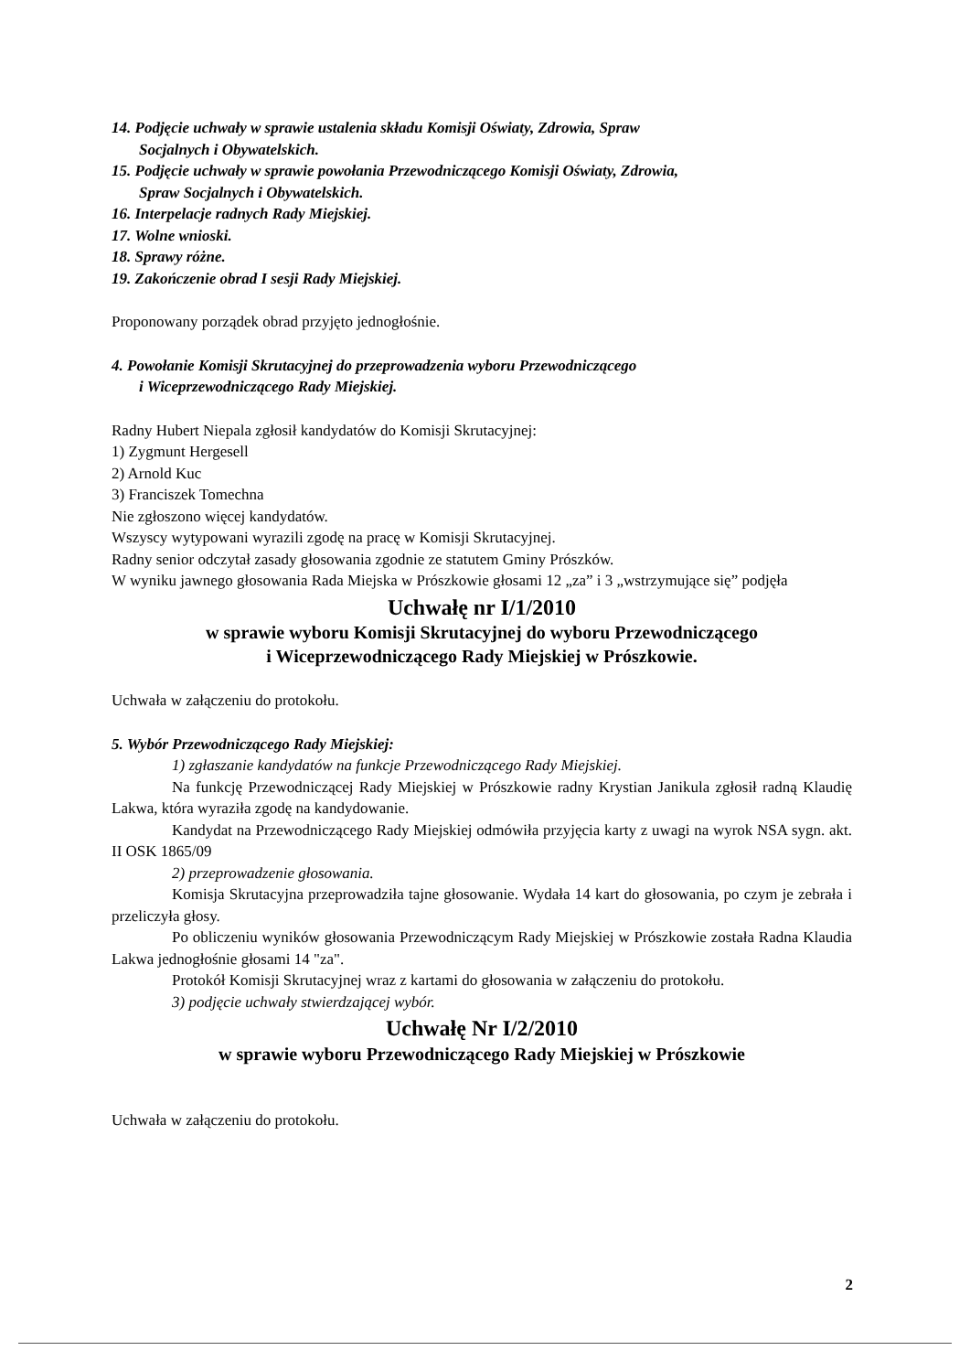14. Podjęcie uchwały w sprawie ustalenia składu Komisji Oświaty, Zdrowia, Spraw
Socjalnych i Obywatelskich.
15. Podjęcie uchwały w sprawie powołania Przewodniczącego Komisji Oświaty, Zdrowia,
Spraw Socjalnych i Obywatelskich.
16. Interpelacje radnych Rady Miejskiej.
17. Wolne wnioski.
18. Sprawy różne.
19. Zakończenie obrad I sesji Rady Miejskiej.
Proponowany porządek obrad przyjęto jednogłośnie.
4. Powołanie Komisji Skrutacyjnej do przeprowadzenia wyboru Przewodniczącego
i Wiceprzewodniczącego Rady Miejskiej.
Radny Hubert Niepala zgłosił kandydatów do Komisji Skrutacyjnej:
1) Zygmunt Hergesell
2) Arnold Kuc
3) Franciszek Tomechna
Nie zgłoszono więcej kandydatów.
Wszyscy wytypowani wyrazili zgodę na pracę w Komisji Skrutacyjnej.
Radny senior odczytał zasady głosowania zgodnie ze statutem Gminy Prószków.
W wyniku jawnego głosowania Rada Miejska w Prószkowie głosami 12 „za” i 3 „wstrzymujące się” podjęła
Uchwałę nr I/1/2010
w sprawie wyboru Komisji Skrutacyjnej do wyboru Przewodniczącego
i Wiceprzewodniczącego Rady Miejskiej w Prószkowie.
Uchwała w załączeniu do protokołu.
5. Wybór Przewodniczącego Rady Miejskiej:
1) zgłaszanie kandydatów na funkcje Przewodniczącego Rady Miejskiej.
Na funkcję Przewodniczącej Rady Miejskiej w Prószkowie radny Krystian Janikula zgłosił radną Klaudię Lakwa, która wyraziła zgodę na kandydowanie.
Kandydat na Przewodniczącego Rady Miejskiej odmówiła przyjęcia karty z uwagi na wyrok NSA sygn. akt. II OSK 1865/09
2) przeprowadzenie głosowania.
Komisja Skrutacyjna przeprowadziła tajne głosowanie. Wydała 14 kart do głosowania, po czym je zebrała i przeliczyła głosy.
Po obliczeniu wyników głosowania Przewodniczącym Rady Miejskiej w Prószkowie została Radna Klaudia Lakwa jednogłośnie głosami 14 "za".
Protokół Komisji Skrutacyjnej wraz z kartami do głosowania w załączeniu do protokołu.
3) podjęcie uchwały stwierdzającej wybór.
Uchwałę Nr I/2/2010
w sprawie wyboru Przewodniczącego Rady Miejskiej w Prószkowie
Uchwała w załączeniu do protokołu.
2